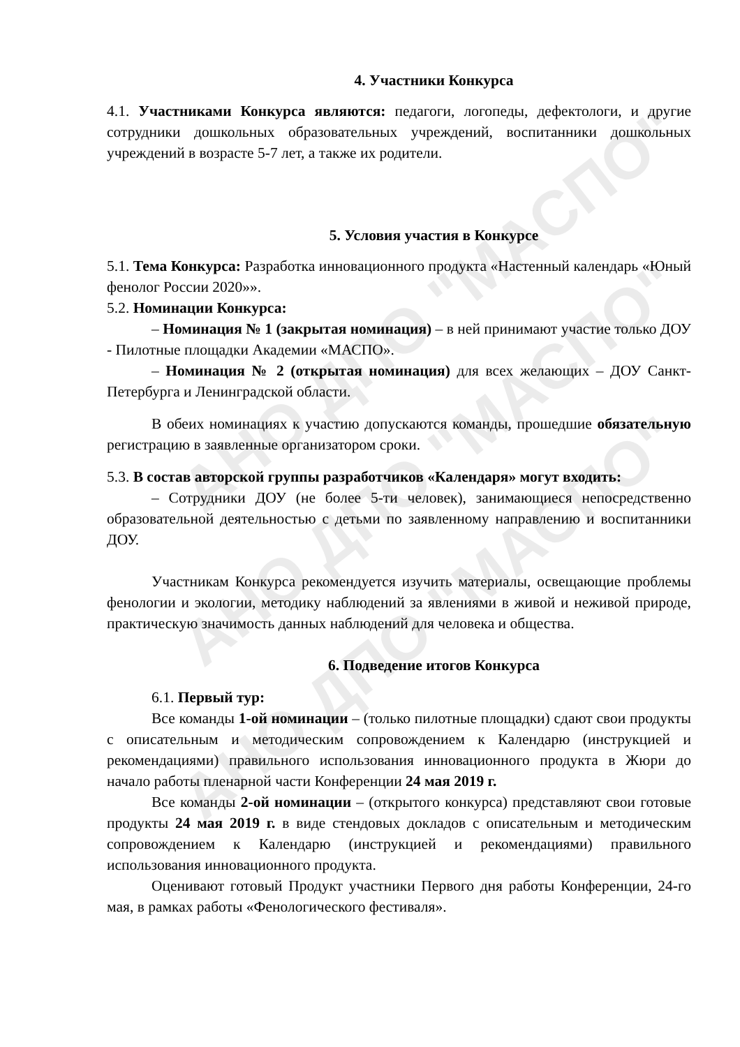АНО ДПО "МАСПО"
АНО ДПО "МАСПО"
АНО ДПО "МАСПО"
4. Участники Конкурса
4.1. Участниками Конкурса являются: педагоги, логопеды, дефектологи, и другие сотрудники дошкольных образовательных учреждений, воспитанники дошкольных учреждений в возрасте 5-7 лет, а также их родители.
5. Условия участия в Конкурсе
5.1. Тема Конкурса: Разработка инновационного продукта «Настенный календарь «Юный фенолог России 2020»».
5.2. Номинации Конкурса:
– Номинация № 1 (закрытая номинация) – в ней принимают участие только ДОУ - Пилотные площадки Академии «МАСПО».
– Номинация № 2 (открытая номинация) для всех желающих – ДОУ Санкт-Петербурга и Ленинградской области.
В обеих номинациях к участию допускаются команды, прошедшие обязательную регистрацию в заявленные организатором сроки.
5.3. В состав авторской группы разработчиков «Календаря» могут входить:
– Сотрудники ДОУ (не более 5-ти человек), занимающиеся непосредственно образовательной деятельностью с детьми по заявленному направлению и воспитанники ДОУ.
Участникам Конкурса рекомендуется изучить материалы, освещающие проблемы фенологии и экологии, методику наблюдений за явлениями в живой и неживой природе, практическую значимость данных наблюдений для человека и общества.
6. Подведение итогов Конкурса
6.1. Первый тур:
Все команды 1-ой номинации – (только пилотные площадки) сдают свои продукты с описательным и методическим сопровождением к Календарю (инструкцией и рекомендациями) правильного использования инновационного продукта в Жюри до начало работы пленарной части Конференции 24 мая 2019 г.
Все команды 2-ой номинации – (открытого конкурса) представляют свои готовые продукты 24 мая 2019 г. в виде стендовых докладов с описательным и методическим сопровождением к Календарю (инструкцией и рекомендациями) правильного использования инновационного продукта.
Оценивают готовый Продукт участники Первого дня работы Конференции, 24-го мая, в рамках работы «Фенологического фестиваля».